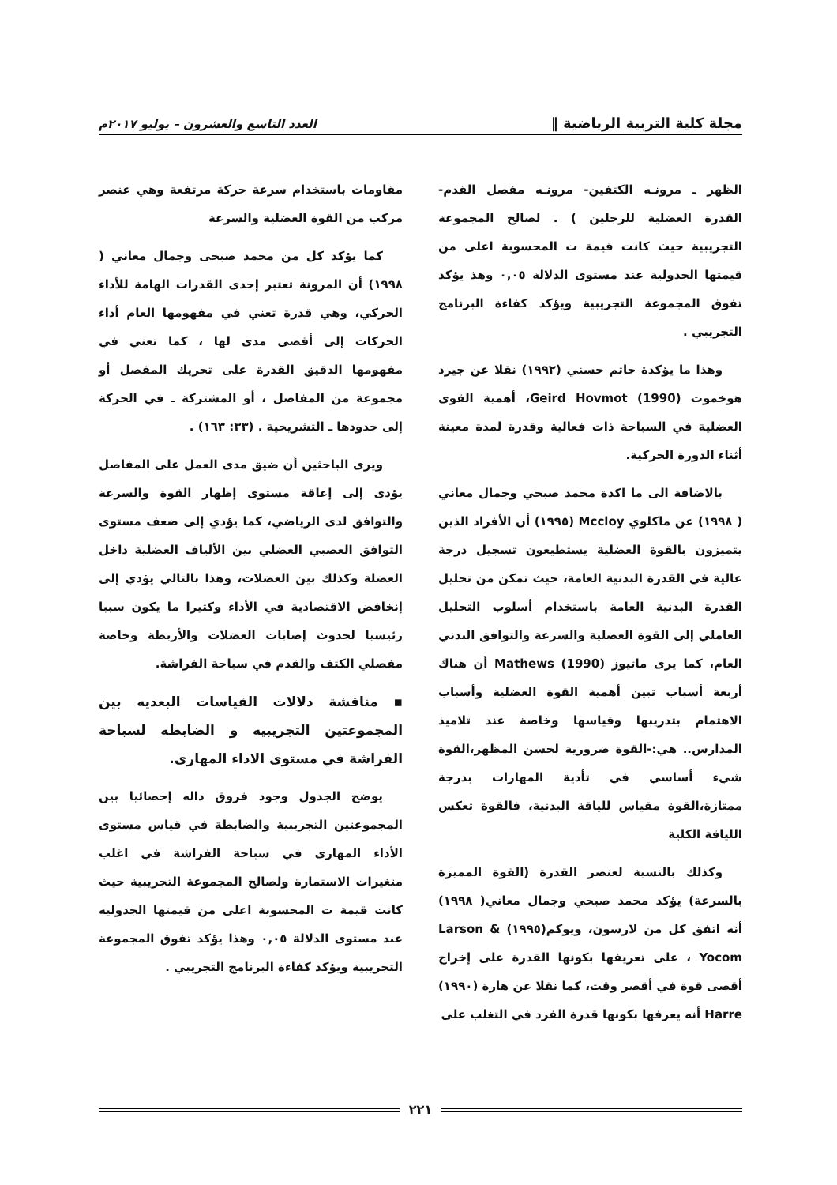مجلة كلية التربية الرياضية ‖ العدد التاسع والعشرون – يوليو ٢٠١٧م
الظهر ـ مرونـه الكتفين- مرونـه مفصل القدم- القدرة العضلية للرجلين ) . لصالح المجموعة التجريبية حيث كانت قيمة ت المحسوبة اعلى من قيمتها الجدولية عند مستوى الدلالة ٠,٠٥ وهذ يؤكد تفوق المجموعة التجريبية ويؤكد كفاءة البرنامج التجريبي .
وهذا ما يؤكدة حاتم حسني (١٩٩٢) نقلا عن جيرد هوخموت Geird Hovmot (1990)، أهمية القوى العضلية في السباحة ذات فعالية وقدرة لمدة معينة أثناء الدورة الحركية.
بالاضافة الى ما اكدة محمد صبحي وجمال معاني ( ١٩٩٨) عن ماكلوي Mccloy (١٩٩٥) أن الأفراد الذين يتميزون بالقوة العضلية يستطيعون تسجيل درجة عالية في القدرة البدنية العامة، حيث تمكن من تحليل القدرة البدنية العامة باستخدام أسلوب التحليل العاملي إلى القوة العضلية والسرعة والتوافق البدني العام، كما يرى ماتيوز Mathews (1990) أن هناك أربعة أسباب تبين أهمية القوة العضلية وأسباب الاهتمام بتدريبها وقياسها وخاصة عند تلاميذ المدارس.. هي:-القوة ضرورية لحسن المظهر،القوة شيء أساسي في تأدية المهارات بدرجة ممتازة،القوة مقياس للياقة البدنية، فالقوة تعكس اللياقة الكلية
وكذلك بالنسبة لعنصر القدرة (القوة المميزة بالسرعة) يؤكد محمد صبحي وجمال معاني( ١٩٩٨) أنه اتفق كل من لارسون، ويوكم(١٩٩٥) Larson & Yocom ، على تعريفها بكونها القدرة على إخراج أقصى قوة في أقصر وقت، كما نقلا عن هارة (١٩٩٠) Harre أنه يعرفها بكونها قدرة الفرد في التغلب على
مقاومات باستخدام سرعة حركة مرتفعة وهي عنصر مركب من القوة العضلية والسرعة
كما يؤكد كل من محمد صبحى وجمال معاني ( ١٩٩٨) أن المرونة تعتبر إحدى القدرات الهامة للأداء الحركي، وهي قدرة تعني في مفهومها العام أداء الحركات إلى أقصى مدى لها ، كما تعني في مفهومها الدقيق القدرة على تحريك المفصل أو مجموعة من المفاصل ، أو المشتركة ـ في الحركة إلى حدودها ـ التشريحية . (٣٣: ١٦٣) .
ويرى الباحثين أن ضيق مدى العمل على المفاصل يؤدى إلى إعاقة مستوى إظهار القوة والسرعة والتوافق لدى الرياضي، كما يؤدي إلى ضعف مستوى التوافق العصبي العضلي بين الألياف العضلية داخل العضلة وكذلك بين العضلات، وهذا بالتالي يؤدي إلى إنخافض الاقتصادية في الأداء وكثيرا ما يكون سببا رئيسيا لحدوث إصابات العضلات والأربطة وخاصة مفصلي الكتف والقدم في سباحة الفراشة.
▪ مناقشة دلالات القياسات البعديه بين المجموعتين التجريبيه و الضابطه لسباحة الفراشة في مستوى الاداء المهارى.
يوضح الجدول وجود فروق داله إحصائيا بين المجموعتين التجريبية والضابطة في قياس مستوى الأداء المهارى في سباحة الفراشة في اغلب متغيرات الاستمارة ولصالح المجموعة التجريبية حيث كانت قيمة ت المحسوبة اعلى من قيمتها الجدوليه عند مستوى الدلالة ٠,٠٥ وهذا يؤكد تفوق المجموعة التجريبية ويؤكد كفاءة البرنامج التجريبي .
٢٢١